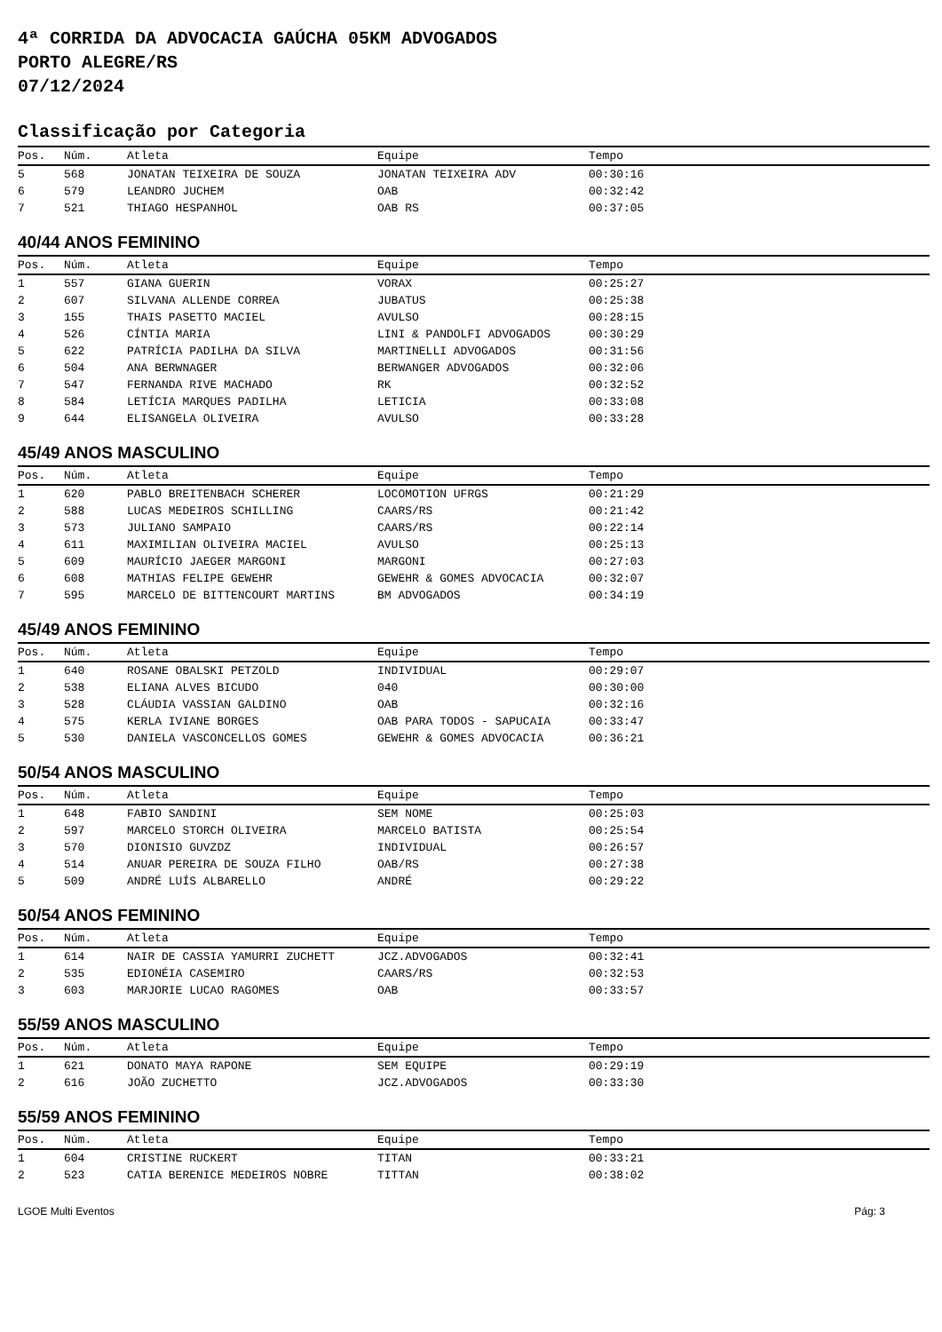4ª CORRIDA DA ADVOCACIA GAÚCHA 05KM ADVOGADOS
PORTO ALEGRE/RS
07/12/2024
Classificação por Categoria
| Pos. | Núm. | Atleta | Equipe | Tempo |
| --- | --- | --- | --- | --- |
| 5 | 568 | JONATAN TEIXEIRA DE SOUZA | JONATAN TEIXEIRA ADV | 00:30:16 |
| 6 | 579 | LEANDRO JUCHEM | OAB | 00:32:42 |
| 7 | 521 | THIAGO HESPANHOL | OAB RS | 00:37:05 |
40/44 ANOS FEMININO
| Pos. | Núm. | Atleta | Equipe | Tempo |
| --- | --- | --- | --- | --- |
| 1 | 557 | GIANA GUERIN | VORAX | 00:25:27 |
| 2 | 607 | SILVANA ALLENDE CORREA | JUBATUS | 00:25:38 |
| 3 | 155 | THAIS PASETTO MACIEL | AVULSO | 00:28:15 |
| 4 | 526 | CÍNTIA MARIA | LINI & PANDOLFI ADVOGADOS | 00:30:29 |
| 5 | 622 | PATRÍCIA PADILHA DA SILVA | MARTINELLI ADVOGADOS | 00:31:56 |
| 6 | 504 | ANA BERWNAGER | BERWANGER ADVOGADOS | 00:32:06 |
| 7 | 547 | FERNANDA RIVE MACHADO | RK | 00:32:52 |
| 8 | 584 | LETÍCIA MARQUES PADILHA | LETICIA | 00:33:08 |
| 9 | 644 | ELISANGELA OLIVEIRA | AVULSO | 00:33:28 |
45/49 ANOS MASCULINO
| Pos. | Núm. | Atleta | Equipe | Tempo |
| --- | --- | --- | --- | --- |
| 1 | 620 | PABLO BREITENBACH SCHERER | LOCOMOTION UFRGS | 00:21:29 |
| 2 | 588 | LUCAS MEDEIROS SCHILLING | CAARS/RS | 00:21:42 |
| 3 | 573 | JULIANO SAMPAIO | CAARS/RS | 00:22:14 |
| 4 | 611 | MAXIMILIAN OLIVEIRA MACIEL | AVULSO | 00:25:13 |
| 5 | 609 | MAURÍCIO JAEGER MARGONI | MARGONI | 00:27:03 |
| 6 | 608 | MATHIAS FELIPE GEWEHR | GEWEHR & GOMES ADVOCACIA | 00:32:07 |
| 7 | 595 | MARCELO DE BITTENCOURT MARTINS | BM ADVOGADOS | 00:34:19 |
45/49 ANOS FEMININO
| Pos. | Núm. | Atleta | Equipe | Tempo |
| --- | --- | --- | --- | --- |
| 1 | 640 | ROSANE OBALSKI PETZOLD | INDIVIDUAL | 00:29:07 |
| 2 | 538 | ELIANA ALVES BICUDO | 040 | 00:30:00 |
| 3 | 528 | CLÁUDIA VASSIAN GALDINO | OAB | 00:32:16 |
| 4 | 575 | KERLA IVIANE BORGES | OAB PARA TODOS - SAPUCAIA | 00:33:47 |
| 5 | 530 | DANIELA VASCONCELLOS GOMES | GEWEHR & GOMES ADVOCACIA | 00:36:21 |
50/54 ANOS MASCULINO
| Pos. | Núm. | Atleta | Equipe | Tempo |
| --- | --- | --- | --- | --- |
| 1 | 648 | FABIO SANDINI | SEM NOME | 00:25:03 |
| 2 | 597 | MARCELO STORCH OLIVEIRA | MARCELO BATISTA | 00:25:54 |
| 3 | 570 | DIONISIO GUVZDZ | INDIVIDUAL | 00:26:57 |
| 4 | 514 | ANUAR PEREIRA DE SOUZA FILHO | OAB/RS | 00:27:38 |
| 5 | 509 | ANDRÉ LUÍS ALBARELLO | ANDRÉ | 00:29:22 |
50/54 ANOS FEMININO
| Pos. | Núm. | Atleta | Equipe | Tempo |
| --- | --- | --- | --- | --- |
| 1 | 614 | NAIR DE CASSIA YAMURRI ZUCHETT | JCZ.ADVOGADOS | 00:32:41 |
| 2 | 535 | EDIONÉIA CASEMIRO | CAARS/RS | 00:32:53 |
| 3 | 603 | MARJORIE LUCAO RAGOMES | OAB | 00:33:57 |
55/59 ANOS MASCULINO
| Pos. | Núm. | Atleta | Equipe | Tempo |
| --- | --- | --- | --- | --- |
| 1 | 621 | DONATO MAYA RAPONE | SEM EQUIPE | 00:29:19 |
| 2 | 616 | JOÃO ZUCHETTO | JCZ.ADVOGADOS | 00:33:30 |
55/59 ANOS FEMININO
| Pos. | Núm. | Atleta | Equipe | Tempo |
| --- | --- | --- | --- | --- |
| 1 | 604 | CRISTINE RUCKERT | TITAN | 00:33:21 |
| 2 | 523 | CATIA BERENICE MEDEIROS NOBRE | TITTAN | 00:38:02 |
LGOE Multi Eventos Pág: 3